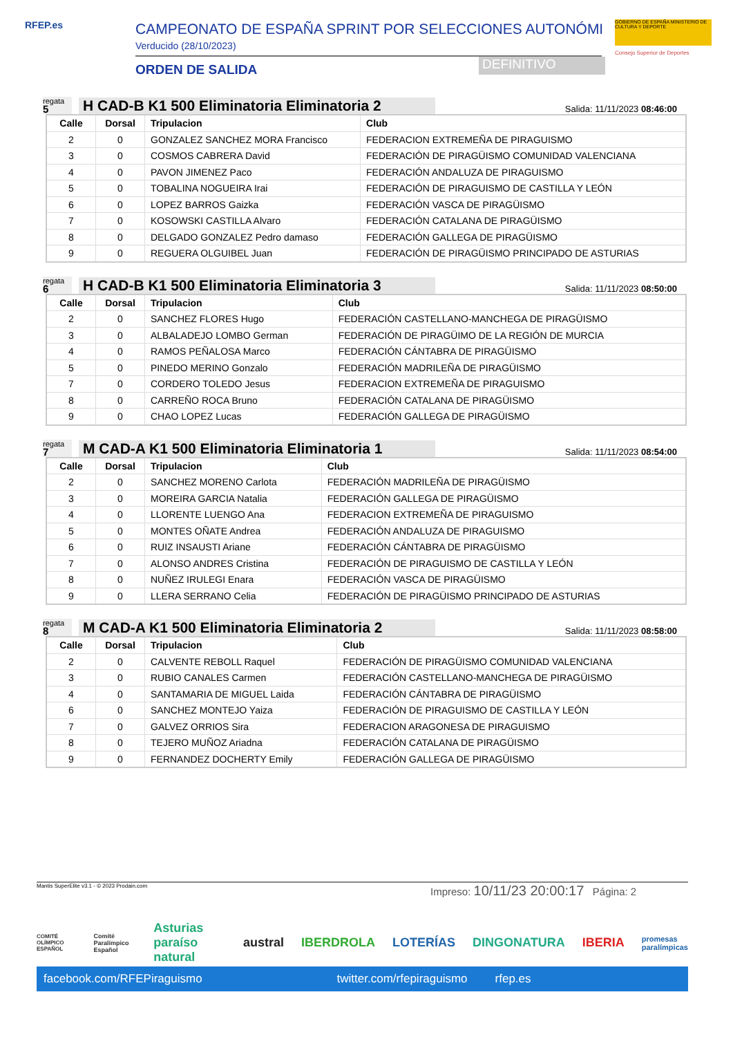RFEP.es CAMPEONATO DE ESPAÑA SPRINT POR SELECCIONES AUTONÓMI
Verducido (28/10/2023)
ORDEN DE SALIDA DEFINITIVO
GOBIERNO DE ESPAÑA MINISTERIO DE CULTURA Y DEPORTE
Consejo Superior de Deportes
regata
5
H CAD-B K1 500 Eliminatoria Eliminatoria 2
Salida: 11/11/2023 08:46:00
| Calle | Dorsal | Tripulacion | Club |
| --- | --- | --- | --- |
| 2 | 0 | GONZALEZ SANCHEZ MORA Francisco | FEDERACION EXTREMEÑA DE PIRAGUISMO |
| 3 | 0 | COSMOS CABRERA David | FEDERACIÓN DE PIRAGÜISMO COMUNIDAD VALENCIANA |
| 4 | 0 | PAVON JIMENEZ Paco | FEDERACIÓN ANDALUZA DE PIRAGUISMO |
| 5 | 0 | TOBALINA NOGUEIRA Irai | FEDERACIÓN DE PIRAGUISMO DE CASTILLA Y LEÓN |
| 6 | 0 | LOPEZ BARROS Gaizka | FEDERACIÓN VASCA DE PIRAGÜISMO |
| 7 | 0 | KOSOWSKI CASTILLA Alvaro | FEDERACIÓN CATALANA DE PIRAGÜISMO |
| 8 | 0 | DELGADO GONZALEZ Pedro damaso | FEDERACIÓN GALLEGA DE PIRAGÜISMO |
| 9 | 0 | REGUERA OLGUIBEL Juan | FEDERACIÓN DE PIRAGÜISMO PRINCIPADO DE ASTURIAS |
regata
6
H CAD-B K1 500 Eliminatoria Eliminatoria 3
Salida: 11/11/2023 08:50:00
| Calle | Dorsal | Tripulacion | Club |
| --- | --- | --- | --- |
| 2 | 0 | SANCHEZ FLORES Hugo | FEDERACIÓN CASTELLANO-MANCHEGA DE PIRAGÜISMO |
| 3 | 0 | ALBALADEJO LOMBO German | FEDERACIÓN DE PIRAGÜIMO DE LA REGIÓN DE MURCIA |
| 4 | 0 | RAMOS PEÑALOSA Marco | FEDERACIÓN CÁNTABRA DE PIRAGÜISMO |
| 5 | 0 | PINEDO MERINO Gonzalo | FEDERACIÓN MADRILEÑA DE PIRAGÜISMO |
| 7 | 0 | CORDERO TOLEDO Jesus | FEDERACION EXTREMEÑA DE PIRAGUISMO |
| 8 | 0 | CARREÑO ROCA Bruno | FEDERACIÓN CATALANA DE PIRAGÜISMO |
| 9 | 0 | CHAO LOPEZ Lucas | FEDERACIÓN GALLEGA DE PIRAGÜISMO |
regata
7
M CAD-A K1 500 Eliminatoria Eliminatoria 1
Salida: 11/11/2023 08:54:00
| Calle | Dorsal | Tripulacion | Club |
| --- | --- | --- | --- |
| 2 | 0 | SANCHEZ MORENO Carlota | FEDERACIÓN MADRILEÑA DE PIRAGÜISMO |
| 3 | 0 | MOREIRA GARCIA Natalia | FEDERACIÓN GALLEGA DE PIRAGÜISMO |
| 4 | 0 | LLORENTE LUENGO Ana | FEDERACION EXTREMEÑA DE PIRAGUISMO |
| 5 | 0 | MONTES OÑATE Andrea | FEDERACIÓN ANDALUZA DE PIRAGUISMO |
| 6 | 0 | RUIZ INSAUSTI Ariane | FEDERACIÓN CÁNTABRA DE PIRAGÜISMO |
| 7 | 0 | ALONSO ANDRES Cristina | FEDERACIÓN DE PIRAGUISMO DE CASTILLA Y LEÓN |
| 8 | 0 | NUÑEZ IRULEGI Enara | FEDERACIÓN VASCA DE PIRAGÜISMO |
| 9 | 0 | LLERA SERRANO Celia | FEDERACIÓN DE PIRAGÜISMO PRINCIPADO DE ASTURIAS |
regata
8
M CAD-A K1 500 Eliminatoria Eliminatoria 2
Salida: 11/11/2023 08:58:00
| Calle | Dorsal | Tripulacion | Club |
| --- | --- | --- | --- |
| 2 | 0 | CALVENTE REBOLL Raquel | FEDERACIÓN DE PIRAGÜISMO COMUNIDAD VALENCIANA |
| 3 | 0 | RUBIO CANALES Carmen | FEDERACIÓN CASTELLANO-MANCHEGA DE PIRAGÜISMO |
| 4 | 0 | SANTAMARIA DE MIGUEL Laida | FEDERACIÓN CÁNTABRA DE PIRAGÜISMO |
| 6 | 0 | SANCHEZ MONTEJO Yaiza | FEDERACIÓN DE PIRAGUISMO DE CASTILLA Y LEÓN |
| 7 | 0 | GALVEZ ORRIOS Sira | FEDERACION ARAGONESA DE PIRAGUISMO |
| 8 | 0 | TEJERO MUÑOZ Ariadna | FEDERACIÓN CATALANA DE PIRAGÜISMO |
| 9 | 0 | FERNANDEZ DOCHERTY Emily | FEDERACIÓN GALLEGA DE PIRAGÜISMO |
Mantis SuperElite v3.1 - © 2023 Prodain.com
Impreso: 10/11/23 20:00:17 Página: 2
COMITÉ OLÍMPICO ESPAÑOL Comité Paralímpico Español Asturias paraíso natural austral IBERDROLA LOTERÍAS DINGONATURA IBERIA promesas paralímpicas
facebook.com/RFEPiraguismo twitter.com/rfepiraguismo rfep.es